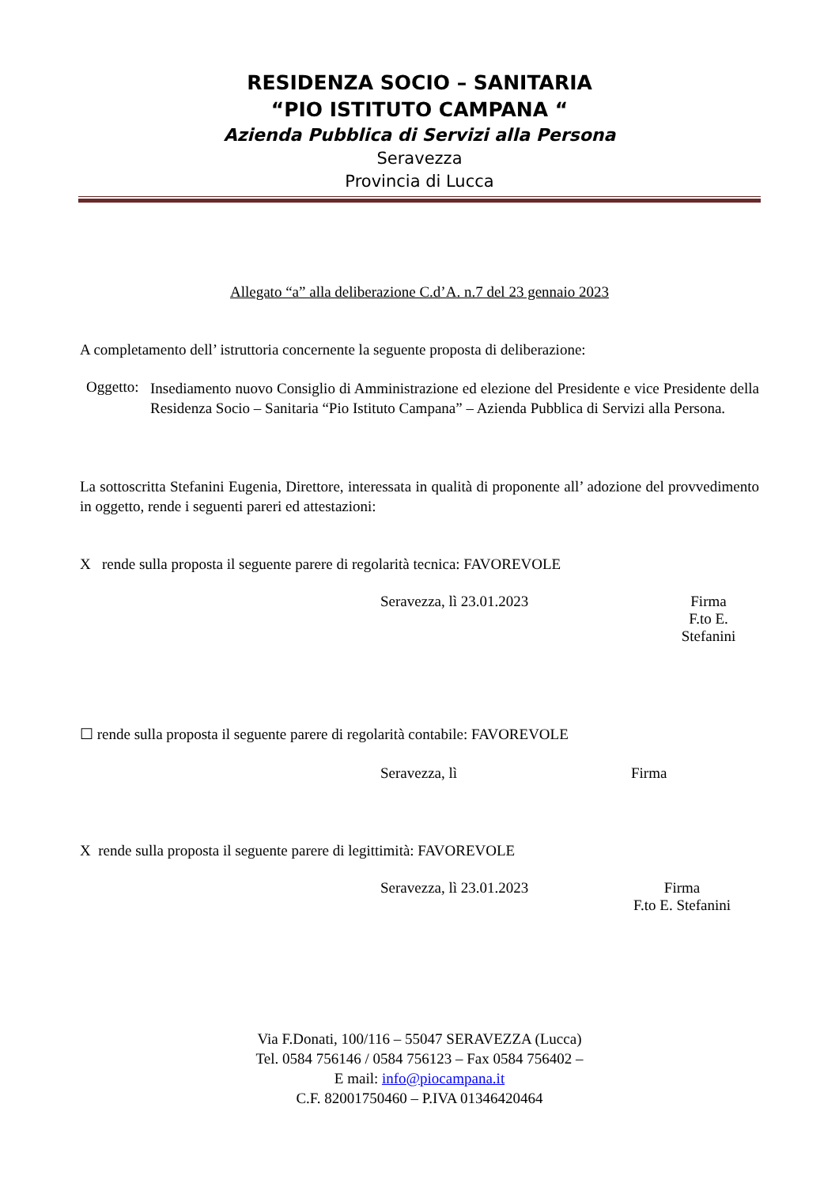RESIDENZA SOCIO – SANITARIA
“PIO ISTITUTO CAMPANA “
Azienda Pubblica di Servizi alla Persona
Seravezza
Provincia di Lucca
Allegato “a” alla deliberazione C.d’A. n.7 del 23 gennaio 2023
A completamento dell’ istruttoria concernente la seguente proposta di deliberazione:
Oggetto:
Insediamento nuovo Consiglio di Amministrazione ed elezione del Presidente e vice Presidente della Residenza Socio – Sanitaria “Pio Istituto Campana” – Azienda Pubblica di Servizi alla Persona.
La sottoscritta Stefanini Eugenia, Direttore, interessata in qualità di proponente all’ adozione del provvedimento in oggetto, rende i seguenti pareri ed attestazioni:
X rende sulla proposta il seguente parere di regolarità tecnica: FAVOREVOLE
Seravezza, lì 23.01.2023 Firma
F.to E. Stefanini
☐ rende sulla proposta il seguente parere di regolarità contabile: FAVOREVOLE
Seravezza, lì Firma
X rende sulla proposta il seguente parere di legittimità: FAVOREVOLE
Seravezza, lì 23.01.2023 Firma
F.to E. Stefanini
Via F.Donati, 100/116 – 55047 SERAVEZZA (Lucca)
Tel. 0584 756146 / 0584 756123 – Fax 0584 756402 –
E mail: info@piocampana.it
C.F. 82001750460 – P.IVA 01346420464